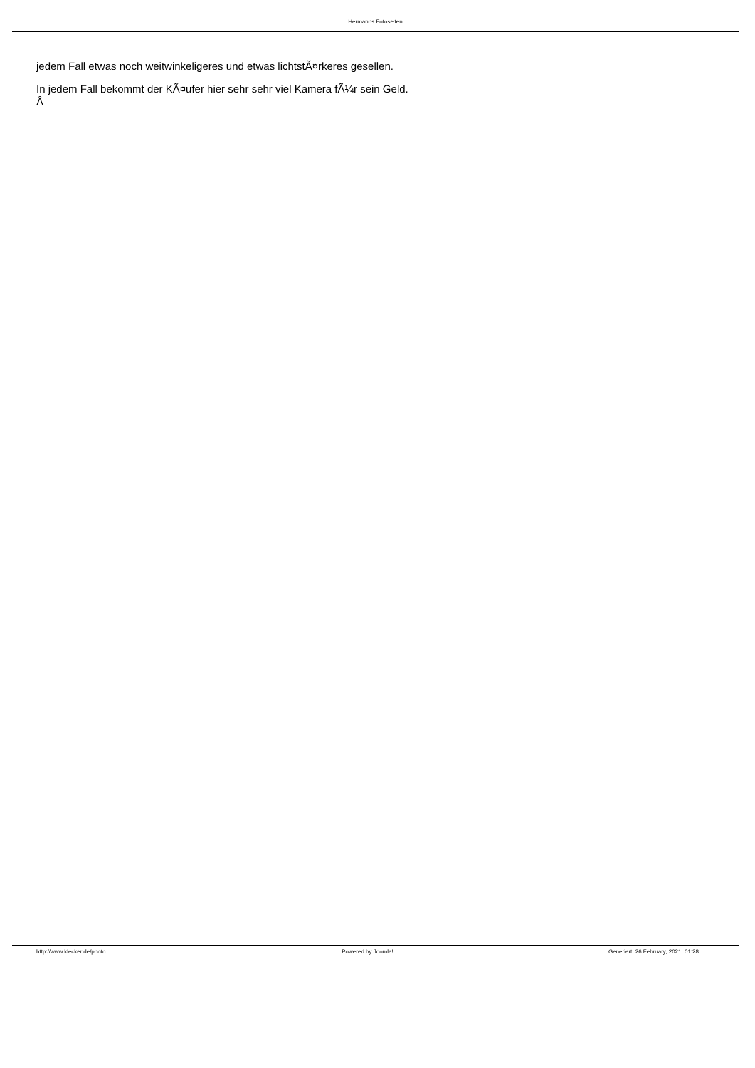Hermanns Fotoseiten
jedem Fall etwas noch weitwinkeligeres und etwas lichtstÃ¤rkeres gesellen.
In jedem Fall bekommt der KÃ¤ufer hier sehr sehr viel Kamera fÃ¼r sein Geld.
Â
http://www.klecker.de/photo Powered by Joomla! Generiert: 26 February, 2021, 01:28